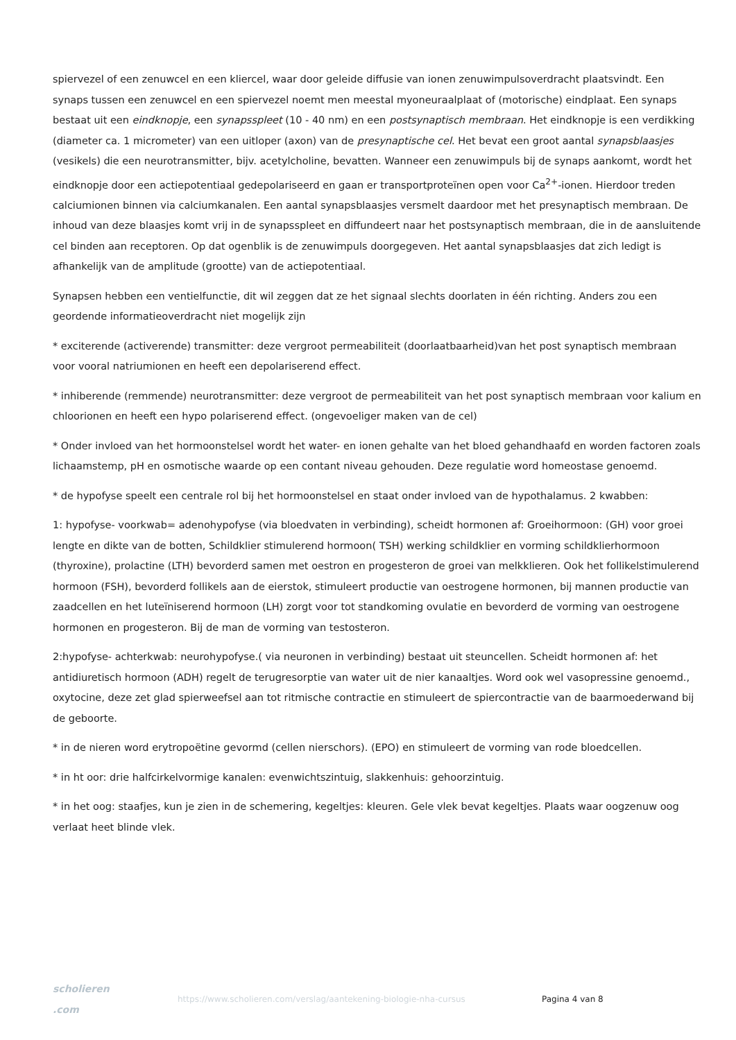spiervezel of een zenuwcel en een kliercel, waar door geleide diffusie van ionen zenuwimpulsoverdracht plaatsvindt. Een synaps tussen een zenuwcel en een spiervezel noemt men meestal myoneuraalplaat of (motorische) eindplaat. Een synaps bestaat uit een eindknopje, een synapsspleet (10 - 40 nm) en een postsynaptisch membraan. Het eindknopje is een verdikking (diameter ca. 1 micrometer) van een uitloper (axon) van de presynaptische cel. Het bevat een groot aantal synapsblaasjes (vesikels) die een neurotransmitter, bijv. acetylcholine, bevatten. Wanneer een zenuwimpuls bij de synaps aankomt, wordt het eindknopje door een actiepotentiaal gedepolariseerd en gaan er transportproteïnen open voor Ca<sup>2+</sup>-ionen. Hierdoor treden calciumionen binnen via calciumkanalen. Een aantal synapsblaasjes versmelt daardoor met het presynaptisch membraan. De inhoud van deze blaasjes komt vrij in de synapsspleet en diffundeert naar het postsynaptisch membraan, die in de aansluitende cel binden aan receptoren. Op dat ogenblik is de zenuwimpuls doorgegeven. Het aantal synapsblaasjes dat zich ledigt is afhankelijk van de amplitude (grootte) van de actiepotentiaal.
Synapsen hebben een ventielfunctie, dit wil zeggen dat ze het signaal slechts doorlaten in één richting. Anders zou een geordende informatieoverdracht niet mogelijk zijn
* exciterende (activerende) transmitter: deze vergroot permeabiliteit (doorlaatbaarheid)van het post synaptisch membraan voor vooral natriumionen en heeft een depolariserend effect.
* inhiberende (remmende) neurotransmitter: deze vergroot de permeabiliteit van het post synaptisch membraan voor kalium en chloorionen en heeft een hypo polariserend effect. (ongevoeliger maken van de cel)
* Onder invloed van het hormoonstelsel wordt het water- en ionen gehalte van het bloed gehandhaafd en worden factoren zoals lichaamstemp, pH en osmotische waarde op een contant niveau gehouden. Deze regulatie word homeostase genoemd.
* de hypofyse speelt een centrale rol bij het hormoonstelsel en staat onder invloed van de hypothalamus. 2 kwabben:
1: hypofyse- voorkwab= adenohypofyse (via bloedvaten in verbinding), scheidt hormonen af: Groeihormoon: (GH) voor groei lengte en dikte van de botten, Schildklier stimulerend hormoon( TSH) werking schildklier en vorming schildklierhormoon (thyroxine), prolactine (LTH) bevorderd samen met oestron en progesteron de groei van melkklieren. Ook het follikelstimulerend hormoon (FSH), bevorderd follikels aan de eierstok, stimuleert productie van oestrogene hormonen, bij mannen productie van zaadcellen en het luteïniserend hormoon (LH) zorgt voor tot standkoming ovulatie en bevorderd de vorming van oestrogene hormonen en progesteron. Bij de man de vorming van testosteron.
2:hypofyse- achterkwab: neurohypofyse.( via neuronen in verbinding) bestaat uit steuncellen. Scheidt hormonen af: het antidiuretisch hormoon (ADH) regelt de terugresorptie van water uit de nier kanaaltjes. Word ook wel vasopressine genoemd., oxytocine, deze zet glad spierweefsel aan tot ritmische contractie en stimuleert de spiercontractie van de baarmoederwand bij de geboorte.
* in de nieren word erytropoëtine gevormd (cellen nierschors). (EPO) en stimuleert de vorming van rode bloedcellen.
* in ht oor: drie halfcirkelvormige kanalen: evenwichtszintuig, slakkenhuis: gehoorzintuig.
* in het oog: staafjes, kun je zien in de schemering, kegeltjes: kleuren. Gele vlek bevat kegeltjes. Plaats waar oogzenuw oog verlaat heet blinde vlek.
scholieren .com
https://www.scholieren.com/verslag/aantekening-biologie-nha-cursus Pagina 4 van 8